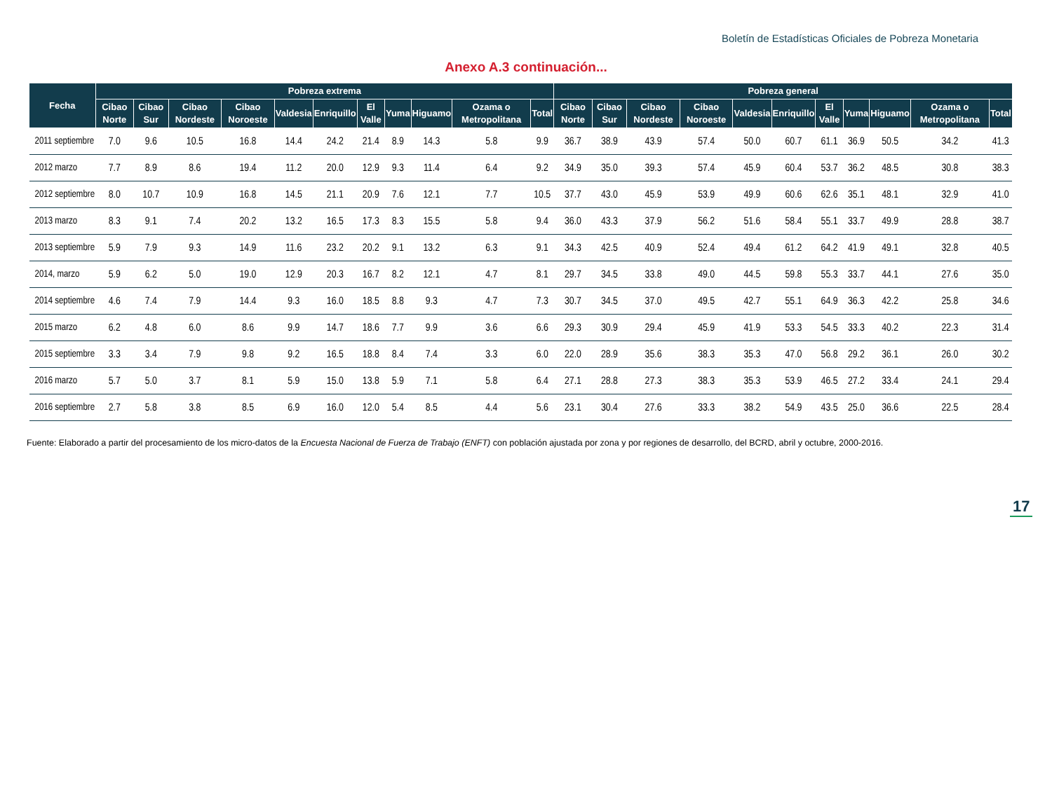Boletín de Estadísticas Oficiales de Pobreza Monetaria
Anexo A.3 continuación...
| Fecha | Pobreza extrema | | | | | | | | | | | Pobreza general | | | | | | | | | | |
| --- | --- | --- | --- | --- | --- | --- | --- | --- | --- | --- | --- | --- | --- | --- | --- | --- | --- | --- | --- | --- | --- | --- |
| | Cibao Norte | Cibao Sur | Cibao Nordeste | Cibao Noroeste | Valdesia | Enriquillo | El Valle | Yuma | Higuamo | Ozama o Metropolitana | Total | Cibao Norte | Cibao Sur | Cibao Nordeste | Cibao Noroeste | Valdesia | Enriquillo | El Valle | Yuma | Higuamo | Ozama o Metropolitana | Total |
| 2011 septiembre | 7.0 | 9.6 | 10.5 | 16.8 | 14.4 | 24.2 | 21.4 | 8.9 | 14.3 | 5.8 | 9.9 | 36.7 | 38.9 | 43.9 | 57.4 | 50.0 | 60.7 | 61.1 | 36.9 | 50.5 | 34.2 | 41.3 |
| 2012 marzo | 7.7 | 8.9 | 8.6 | 19.4 | 11.2 | 20.0 | 12.9 | 9.3 | 11.4 | 6.4 | 9.2 | 34.9 | 35.0 | 39.3 | 57.4 | 45.9 | 60.4 | 53.7 | 36.2 | 48.5 | 30.8 | 38.3 |
| 2012 septiembre | 8.0 | 10.7 | 10.9 | 16.8 | 14.5 | 21.1 | 20.9 | 7.6 | 12.1 | 7.7 | 10.5 | 37.7 | 43.0 | 45.9 | 53.9 | 49.9 | 60.6 | 62.6 | 35.1 | 48.1 | 32.9 | 41.0 |
| 2013 marzo | 8.3 | 9.1 | 7.4 | 20.2 | 13.2 | 16.5 | 17.3 | 8.3 | 15.5 | 5.8 | 9.4 | 36.0 | 43.3 | 37.9 | 56.2 | 51.6 | 58.4 | 55.1 | 33.7 | 49.9 | 28.8 | 38.7 |
| 2013 septiembre | 5.9 | 7.9 | 9.3 | 14.9 | 11.6 | 23.2 | 20.2 | 9.1 | 13.2 | 6.3 | 9.1 | 34.3 | 42.5 | 40.9 | 52.4 | 49.4 | 61.2 | 64.2 | 41.9 | 49.1 | 32.8 | 40.5 |
| 2014, marzo | 5.9 | 6.2 | 5.0 | 19.0 | 12.9 | 20.3 | 16.7 | 8.2 | 12.1 | 4.7 | 8.1 | 29.7 | 34.5 | 33.8 | 49.0 | 44.5 | 59.8 | 55.3 | 33.7 | 44.1 | 27.6 | 35.0 |
| 2014 septiembre | 4.6 | 7.4 | 7.9 | 14.4 | 9.3 | 16.0 | 18.5 | 8.8 | 9.3 | 4.7 | 7.3 | 30.7 | 34.5 | 37.0 | 49.5 | 42.7 | 55.1 | 64.9 | 36.3 | 42.2 | 25.8 | 34.6 |
| 2015 marzo | 6.2 | 4.8 | 6.0 | 8.6 | 9.9 | 14.7 | 18.6 | 7.7 | 9.9 | 3.6 | 6.6 | 29.3 | 30.9 | 29.4 | 45.9 | 41.9 | 53.3 | 54.5 | 33.3 | 40.2 | 22.3 | 31.4 |
| 2015 septiembre | 3.3 | 3.4 | 7.9 | 9.8 | 9.2 | 16.5 | 18.8 | 8.4 | 7.4 | 3.3 | 6.0 | 22.0 | 28.9 | 35.6 | 38.3 | 35.3 | 47.0 | 56.8 | 29.2 | 36.1 | 26.0 | 30.2 |
| 2016 marzo | 5.7 | 5.0 | 3.7 | 8.1 | 5.9 | 15.0 | 13.8 | 5.9 | 7.1 | 5.8 | 6.4 | 27.1 | 28.8 | 27.3 | 38.3 | 35.3 | 53.9 | 46.5 | 27.2 | 33.4 | 24.1 | 29.4 |
| 2016 septiembre | 2.7 | 5.8 | 3.8 | 8.5 | 6.9 | 16.0 | 12.0 | 5.4 | 8.5 | 4.4 | 5.6 | 23.1 | 30.4 | 27.6 | 33.3 | 38.2 | 54.9 | 43.5 | 25.0 | 36.6 | 22.5 | 28.4 |
Fuente: Elaborado a partir del procesamiento de los micro-datos de la Encuesta Nacional de Fuerza de Trabajo (ENFT) con población ajustada por zona y por regiones de desarrollo, del BCRD, abril y octubre, 2000-2016.
17